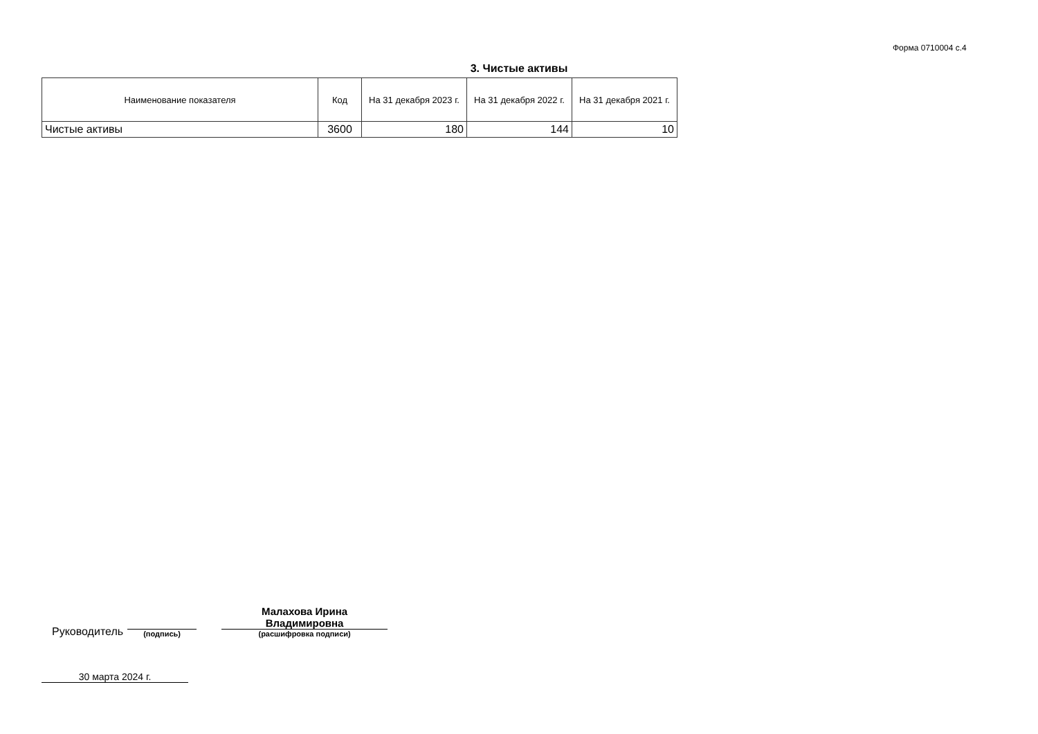Форма 0710004 с.4
3. Чистые активы
| Наименование показателя | Код | На 31 декабря 2023 г. | На 31 декабря 2022 г. | На 31 декабря 2021 г. |
| --- | --- | --- | --- | --- |
| Чистые активы | 3600 | 180 | 144 | 10 |
Руководитель
(подпись)
Малахова Ирина
Владимировна
(расшифровка подписи)
30 марта 2024 г.